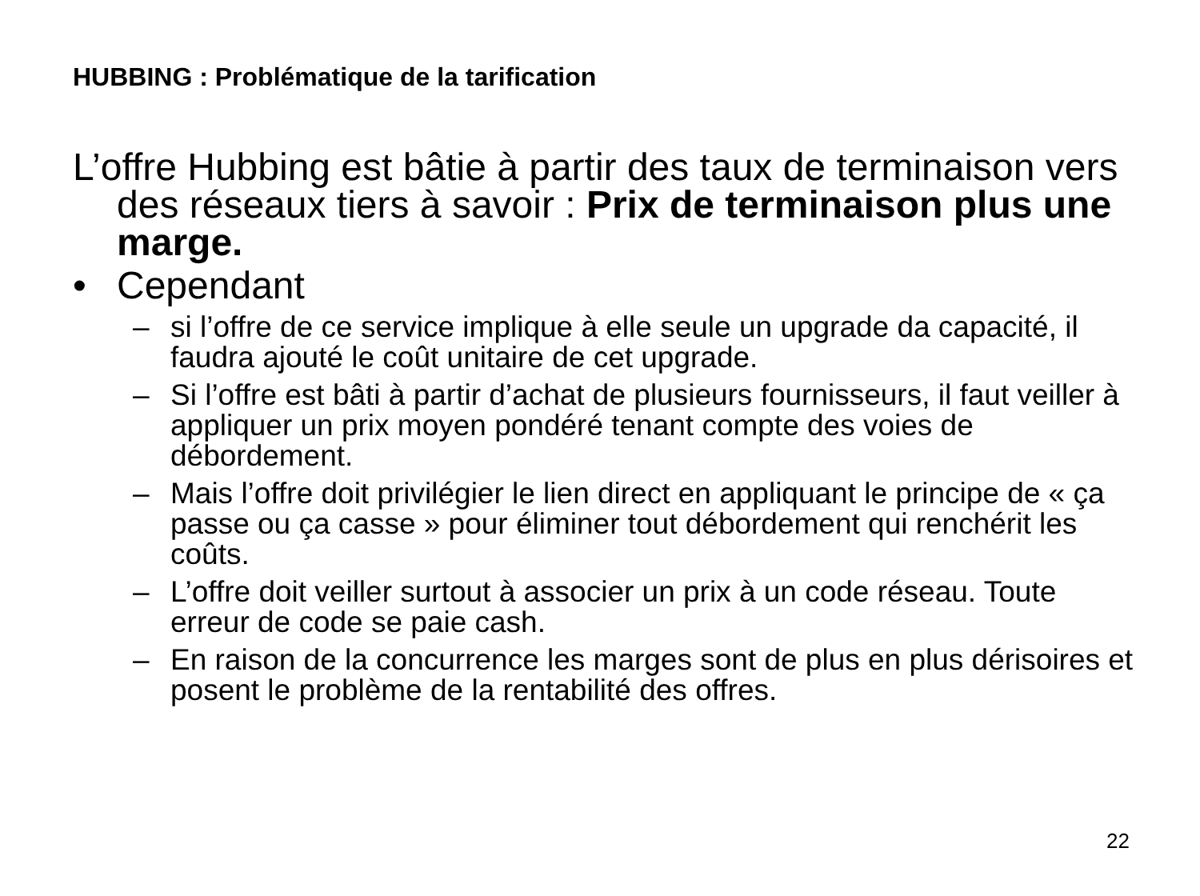HUBBING : Problématique de la tarification
L’offre Hubbing est bâtie à partir des taux de terminaison vers des réseaux tiers à savoir : Prix de terminaison plus une marge.
• Cependant
– si l’offre de ce service implique à elle seule un upgrade da capacité, il faudra ajouté le coût unitaire de cet upgrade.
– Si l’offre est bâti à partir d’achat de plusieurs fournisseurs, il faut veiller à appliquer un prix moyen pondéré tenant compte des voies de débordement.
– Mais l’offre doit privilégier le lien direct en appliquant le principe de « ça passe ou ça casse » pour éliminer tout débordement qui renchérit les coûts.
– L’offre doit veiller surtout à associer un prix à un code réseau. Toute erreur de code se paie cash.
– En raison de la concurrence les marges sont de plus en plus dérisoires et posent le problème de la rentabilité des offres.
22